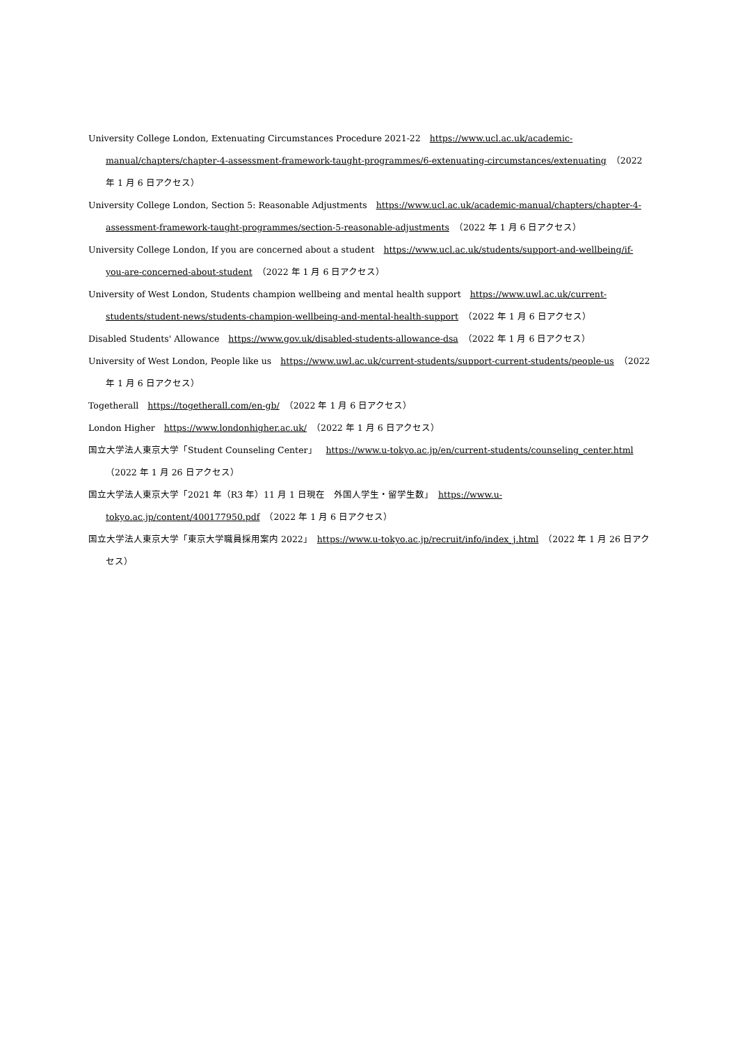University College London, Extenuating Circumstances Procedure 2021-22　https://www.ucl.ac.uk/academic-manual/chapters/chapter-4-assessment-framework-taught-programmes/6-extenuating-circumstances/extenuating　（2022 年 1 月 6 日アクセス）
University College London, Section 5: Reasonable Adjustments　https://www.ucl.ac.uk/academic-manual/chapters/chapter-4-assessment-framework-taught-programmes/section-5-reasonable-adjustments　（2022 年 1 月 6 日アクセス）
University College London, If you are concerned about a student　https://www.ucl.ac.uk/students/support-and-wellbeing/if-you-are-concerned-about-student　（2022 年 1 月 6 日アクセス）
University of West London, Students champion wellbeing and mental health support　https://www.uwl.ac.uk/current-students/student-news/students-champion-wellbeing-and-mental-health-support　（2022 年 1 月 6 日アクセス）
Disabled Students' Allowance　https://www.gov.uk/disabled-students-allowance-dsa　（2022 年 1 月 6 日アクセス）
University of West London, People like us　https://www.uwl.ac.uk/current-students/support-current-students/people-us　（2022 年 1 月 6 日アクセス）
Togetherall　https://togetherall.com/en-gb/　（2022 年 1 月 6 日アクセス）
London Higher　https://www.londonhigher.ac.uk/　（2022 年 1 月 6 日アクセス）
国立大学法人東京大学「Student Counseling Center」　https://www.u-tokyo.ac.jp/en/current-students/counseling_center.html　（2022 年 1 月 26 日アクセス）
国立大学法人東京大学「2021 年（R3 年）11 月 1 日現在　外国人学生・留学生数」　https://www.u-tokyo.ac.jp/content/400177950.pdf　（2022 年 1 月 6 日アクセス）
国立大学法人東京大学「東京大学職員採用案内 2022」　https://www.u-tokyo.ac.jp/recruit/info/index_j.html　（2022 年 1 月 26 日アクセス）